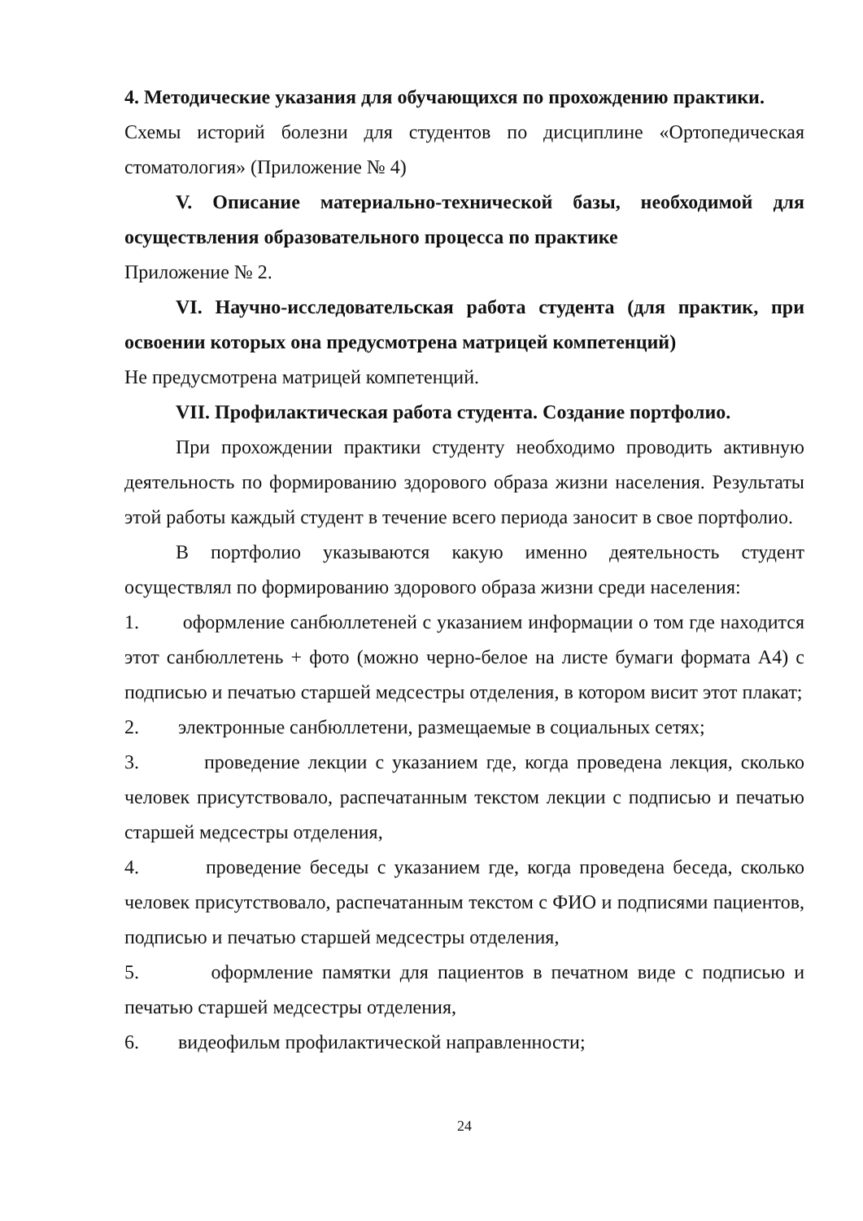4. Методические указания для обучающихся по прохождению практики.
Схемы историй болезни для студентов по дисциплине «Ортопедическая стоматология» (Приложение № 4)
V. Описание материально-технической базы, необходимой для осуществления образовательного процесса по практике
Приложение № 2.
VI. Научно-исследовательская работа студента (для практик, при освоении которых она предусмотрена матрицей компетенций)
Не предусмотрена матрицей компетенций.
VII. Профилактическая работа студента. Создание портфолио.
При прохождении практики студенту необходимо проводить активную деятельность по формированию здорового образа жизни населения. Результаты этой работы каждый студент в течение всего периода заносит в свое портфолио.
В портфолио указываются какую именно деятельность студент осуществлял по формированию здорового образа жизни среди населения:
1. оформление санбюллетеней с указанием информации о том где находится этот санбюллетень + фото (можно черно-белое на листе бумаги формата А4) с подписью и печатью старшей медсестры отделения, в котором висит этот плакат;
2. электронные санбюллетени, размещаемые в социальных сетях;
3. проведение лекции с указанием где, когда проведена лекция, сколько человек присутствовало, распечатанным текстом лекции с подписью и печатью старшей медсестры отделения,
4. проведение беседы с указанием где, когда проведена беседа, сколько человек присутствовало, распечатанным текстом с ФИО и подписями пациентов, подписью и печатью старшей медсестры отделения,
5. оформление памятки для пациентов в печатном виде с подписью и печатью старшей медсестры отделения,
6. видеофильм профилактической направленности;
24